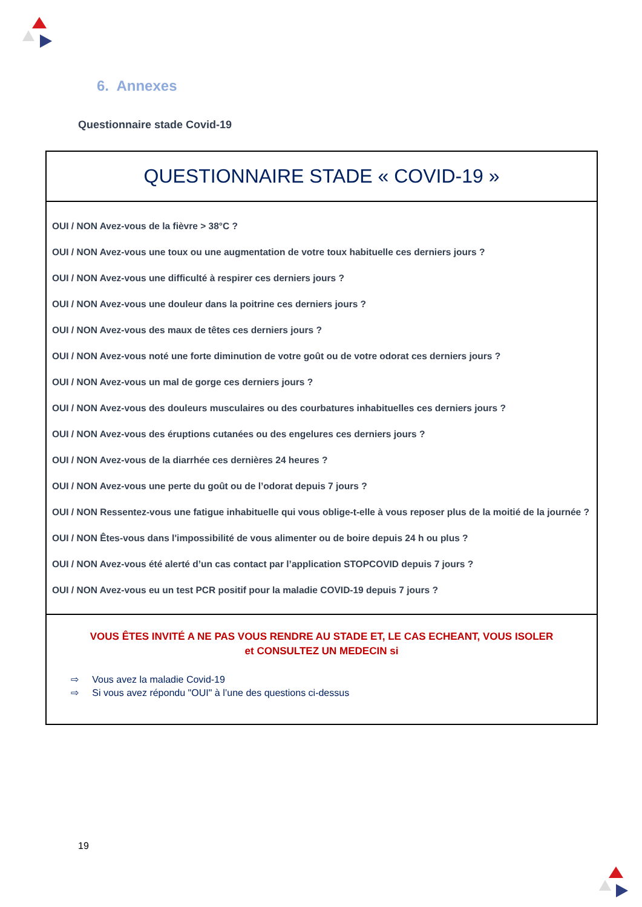6. Annexes
Questionnaire stade Covid-19
QUESTIONNAIRE STADE « COVID-19 »
OUI / NON Avez-vous de la fièvre > 38°C ?
OUI / NON Avez-vous une toux ou une augmentation de votre toux habituelle ces derniers jours ?
OUI / NON Avez-vous une difficulté à respirer ces derniers jours ?
OUI / NON Avez-vous une douleur dans la poitrine ces derniers jours ?
OUI / NON Avez-vous des maux de têtes ces derniers jours ?
OUI / NON Avez-vous noté une forte diminution de votre goût ou de votre odorat ces derniers jours ?
OUI / NON Avez-vous un mal de gorge ces derniers jours ?
OUI / NON Avez-vous des douleurs musculaires ou des courbatures inhabituelles ces derniers jours ?
OUI / NON Avez-vous des éruptions cutanées ou des engelures ces derniers jours ?
OUI / NON Avez-vous de la diarrhée ces dernières 24 heures ?
OUI / NON Avez-vous une perte du goût ou de l’odorat depuis 7 jours ?
OUI / NON Ressentez-vous une fatigue inhabituelle qui vous oblige-t-elle à vous reposer plus de la moitié de la journée ?
OUI / NON Êtes-vous dans l'impossibilité de vous alimenter ou de boire depuis 24 h ou plus ?
OUI / NON Avez-vous été alerté d’un cas contact par l’application STOPCOVID depuis 7 jours ?
OUI / NON Avez-vous eu un test PCR positif pour la maladie COVID-19 depuis 7 jours ?
VOUS ÊTES INVITÉ A NE PAS VOUS RENDRE AU STADE ET, LE CAS ECHEANT, VOUS ISOLER
et CONSULTEZ UN MEDECIN si
⇨ Vous avez la maladie Covid-19
⇨ Si vous avez répondu "OUI" à l’une des questions ci-dessus
19